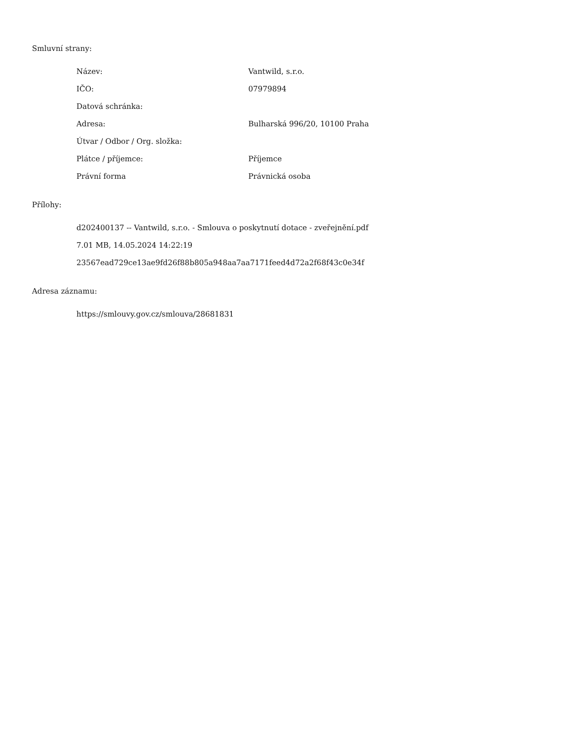Smluvní strany:
| Název: | Vantwild, s.r.o. |
| IČO: | 07979894 |
| Datová schránka: | |
| Adresa: | Bulharská 996/20, 10100 Praha |
| Útvar / Odbor / Org. složka: | |
| Plátce / příjemce: | Příjemce |
| Právní forma | Právnická osoba |
Přílohy:
d202400137 -- Vantwild, s.r.o. - Smlouva o poskytnutí dotace - zveřejnění.pdf
7.01 MB, 14.05.2024 14:22:19
23567ead729ce13ae9fd26f88b805a948aa7aa7171feed4d72a2f68f43c0e34f
Adresa záznamu:
https://smlouvy.gov.cz/smlouva/28681831